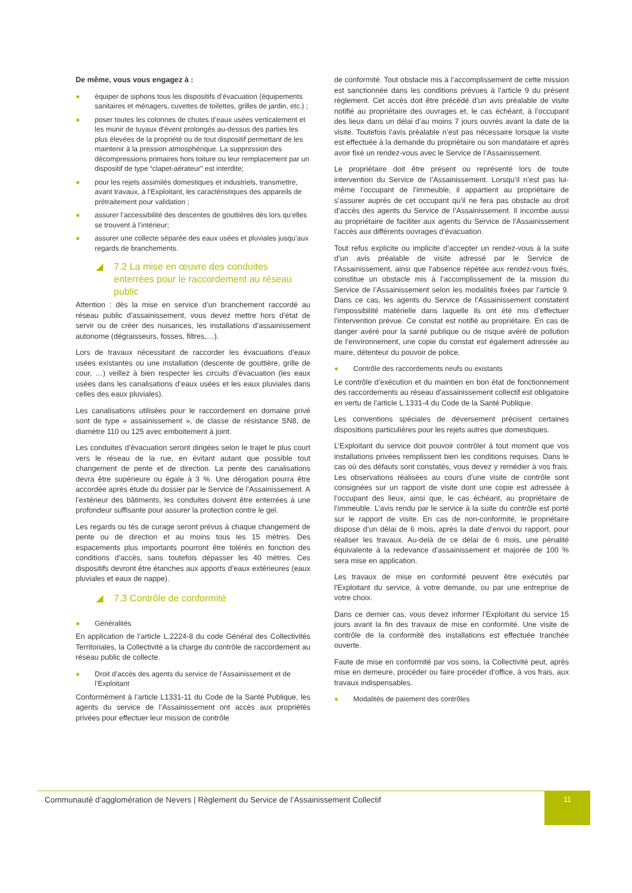De même, vous vous engagez à :
● équiper de siphons tous les dispositifs d’évacuation (équipements sanitaires et ménagers, cuvettes de toilettes, grilles de jardin, etc.) ;
● poser toutes les colonnes de chutes d’eaux usées verticalement et les munir de tuyaux d’évent prolongés au-dessus des parties les plus élevées de la propriété ou de tout dispositif permettant de les maintenir à la pression atmosphérique. La suppression des décompressions primaires hors toiture ou leur remplacement par un dispositif de type “clapet-aérateur” est interdite;
● pour les rejets assimilés domestiques et industriels, transmettre, avant travaux, à l’Exploitant, les caractéristiques des appareils de prétraitement pour validation ;
● assurer l’accessibilité des descentes de gouttières dès lors qu’elles se trouvent à l’intérieur;
● assurer une collecte séparée des eaux usées et pluviales jusqu’aux regards de branchements.
◢ 7.2 La mise en œuvre des conduites enterrées pour le raccordement au réseau public
Attention : dès la mise en service d’un branchement raccordé au réseau public d'assainissement, vous devez mettre hors d’état de servir ou de créer des nuisances, les installations d’assainissement autonome (dégraisseurs, fosses, filtres,…).
Lors de travaux nécessitant de raccorder les évacuations d’eaux usées existantes ou une installation (descente de gouttière, grille de cour, …) veillez à bien respecter les circuits d’évacuation (les eaux usées dans les canalisations d’eaux usées et les eaux pluviales dans celles des eaux pluviales).
Les canalisations utilisées pour le raccordement en domaine privé sont de type « assainissement », de classe de résistance SN8, de diamètre 110 ou 125 avec emboitement à joint.
Les conduites d’évacuation seront dirigées selon le trajet le plus court vers le réseau de la rue, en évitant autant que possible tout changement de pente et de direction. La pente des canalisations devra être supérieure ou égale à 3 %. Une dérogation pourra être accordée après étude du dossier par le Service de l’Assainissement. A l’extérieur des bâtiments, les conduites doivent être enterrées à une profondeur suffisante pour assurer la protection contre le gel.
Les regards ou tés de curage seront prévus à chaque changement de pente ou de direction et au moins tous les 15 mètres. Des espacements plus importants pourront être tolérés en fonction des conditions d’accès, sans toutefois dépasser les 40 mètres. Ces dispositifs devront être étanches aux apports d’eaux extérieures (eaux pluviales et eaux de nappe).
◢ 7.3 Contrôle de conformité
● Généralités
En application de l’article L.2224-8 du code Général des Collectivités Territoriales, la Collectivité a la charge du contrôle de raccordement au réseau public de collecte.
● Droit d’accès des agents du service de l’Assainissement et de l’Exploitant
Conformément à l’article L1331-11 du Code de la Santé Publique, les agents du service de l’Assainissement ont accès aux propriétés privées pour effectuer leur mission de contrôle
de conformité. Tout obstacle mis à l’accomplissement de cette mission est sanctionnée dans les conditions prévues à l’article 9 du présent règlement. Cet accès doit être précédé d’un avis préalable de visite notifié au propriétaire des ouvrages et, le cas échéant, à l’occupant des lieux dans un délai d’au moins 7 jours ouvrés avant la date de la visite. Toutefois l’avis préalable n’est pas nécessaire lorsque la visite est effectuée à la demande du propriétaire ou son mandataire et après avoir fixé un rendez-vous avec le Service de l’Assainissement.
Le propriétaire doit être présent ou représenté lors de toute intervention du Service de l’Assainissement. Lorsqu’il n’est pas lui-même l’occupant de l’immeuble, il appartient au propriétaire de s’assurer auprès de cet occupant qu’il ne fera pas obstacle au droit d’accès des agents du Service de l’Assainissement. Il incombe aussi au propriétaire de faciliter aux agents du Service de l’Assainissement l’accès aux différents ouvrages d’évacuation.
Tout refus explicite ou implicite d’accepter un rendez-vous à la suite d’un avis préalable de visite adressé par le Service de l’Assainissement, ainsi que l’absence répétée aux rendez-vous fixés, constitue un obstacle mis à l’accomplissement de la mission du Service de l’Assainissement selon les modalités fixées par l’article 9. Dans ce cas, les agents du Service de l’Assainissement constatent l’impossibilité matérielle dans laquelle ils ont été mis d’effectuer l’intervention prévue. Ce constat est notifié au propriétaire. En cas de danger avéré pour la santé publique ou de risque avéré de pollution de l’environnement, une copie du constat est également adressée au maire, détenteur du pouvoir de police.
● Contrôle des raccordements neufs ou existants
Le contrôle d’exécution et du maintien en bon état de fonctionnement des raccordements au réseau d'assainissement collectif est obligatoire en vertu de l’article L.1331-4 du Code de la Santé Publique.
Les conventions spéciales de déversement précisent certaines dispositions particulières pour les rejets autres que domestiques.
L’Exploitant du service doit pouvoir contrôler à tout moment que vos installations privées remplissent bien les conditions requises. Dans le cas où des défauts sont constatés, vous devez y remédier à vos frais. Les observations réalisées au cours d’une visite de contrôle sont consignées sur un rapport de visite dont une copie est adressée à l’occupant des lieux, ainsi que, le cas échéant, au propriétaire de l’immeuble. L’avis rendu par le service à la suite du contrôle est porté sur le rapport de visite. En cas de non-conformité, le propriétaire dispose d’un délai de 6 mois, après la date d’envoi du rapport, pour réaliser les travaux. Au-delà de ce délai de 6 mois, une pénalité équivalente à la redevance d’assainissement et majorée de 100 % sera mise en application.
Les travaux de mise en conformité peuvent être exécutés par l'Exploitant du service, à votre demande, ou par une entreprise de votre choix.
Dans ce dernier cas, vous devez informer l’Exploitant du service 15 jours avant la fin des travaux de mise en conformité. Une visite de contrôle de la conformité des installations est effectuée tranchée ouverte.
Faute de mise en conformité par vos soins, la Collectivité peut, après mise en demeure, procéder ou faire procéder d’office, à vos frais, aux travaux indispensables.
● Modalités de paiement des contrôles
Communauté d’agglomération de Nevers | Règlement du Service de l’Assainissement Collectif
11